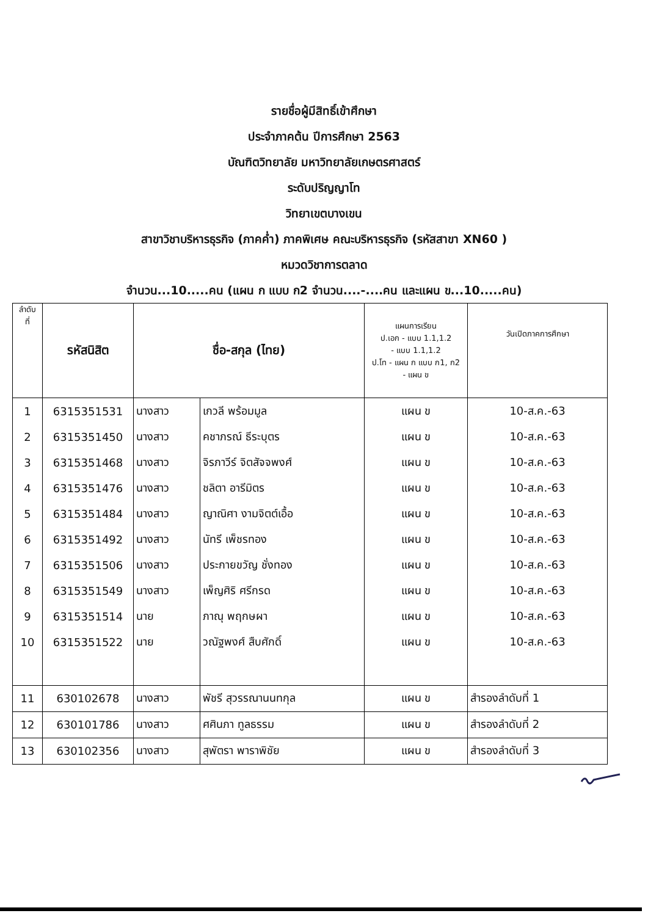รายชื่อผู้มีสิทธิ์เข้าศึกษา
ประจำภาคต้น ปีการศึกษา 2563
บัณฑิตวิทยาลัย มหาวิทยาลัยเกษตรศาสตร์
ระดับปริญญาโท
วิทยาเขตบางเขน
สาขาวิชาบริหารธุรกิจ (ภาคค่ำ) ภาคพิเศษ คณะบริหารธุรกิจ (รหัสสาขา XN60 )
หมวดวิชาการตลาด
จำนวน...10.....คน (แผน ก แบบ ก2 จำนวน....-....คน และแผน ข...10.....คน)
| ลำดับ ที่ | รหัสนิสิต | ชื่อ-สกุล (ไทย) | | แผนการเรียน ป.เอก - แบบ 1.1,1.2 - แบบ 1.1,1.2 ป.โท - แผน ก แบบ ก1, ก2 - แผน ข | วันเปิดภาคการศึกษา |
| --- | --- | --- | --- | --- | --- |
| 1 | 6315351531 | นางสาว | เกวลี พร้อมมูล | แผน ข | 10-ส.ค.-63 |
| 2 | 6315351450 | นางสาว | คชาภรณ์ ธีระบุตร | แผน ข | 10-ส.ค.-63 |
| 3 | 6315351468 | นางสาว | จิรภาวีร์ จิตสัจจพงศ์ | แผน ข | 10-ส.ค.-63 |
| 4 | 6315351476 | นางสาว | ชลิตา อารีมิตร | แผน ข | 10-ส.ค.-63 |
| 5 | 6315351484 | นางสาว | ญาณิศา งามจิตต์เอื้อ | แผน ข | 10-ส.ค.-63 |
| 6 | 6315351492 | นางสาว | นัทรี เพ็ชรทอง | แผน ข | 10-ส.ค.-63 |
| 7 | 6315351506 | นางสาว | ประกายขวัญ ชั่งทอง | แผน ข | 10-ส.ค.-63 |
| 8 | 6315351549 | นางสาว | เพ็ญศิริ ศรีกรด | แผน ข | 10-ส.ค.-63 |
| 9 | 6315351514 | นาย | ภาณุ พฤกษผา | แผน ข | 10-ส.ค.-63 |
| 10 | 6315351522 | นาย | วณัฐพงศ์ สืบศักดิ์ | แผน ข | 10-ส.ค.-63 |
| 11 | 630102678 | นางสาว | พัชรี สุวรรณานนทกุล | แผน ข | สำรองลำดับที่ 1 |
| 12 | 630101786 | นางสาว | ศศินภา ทูลธรรม | แผน ข | สำรองลำดับที่ 2 |
| 13 | 630102356 | นางสาว | สุพัตรา พาราพิชัย | แผน ข | สำรองลำดับที่ 3 |